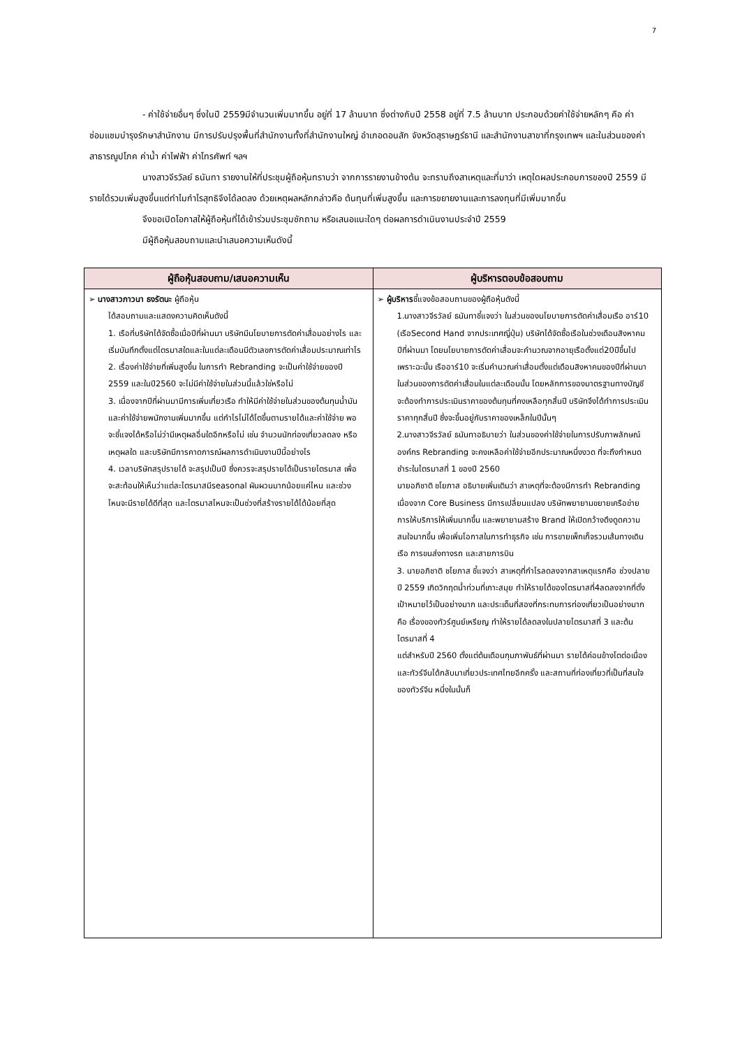7
- ค่าใช้จ่ายอื่นๆ ซึ่งในปี 2559มีจำนวนเพิ่มมากขึ้น อยู่ที่ 17 ล้านบาท ซึ่งต่างกับปี 2558 อยู่ที่ 7.5 ล้านบาท ประกอบด้วยค่าใช้จ่ายหลักๆ คือ ค่าซ่อมแซมบำรุงรักษาสำนักงาน มีการปรับปรุงพื้นที่สำนักงานทั้งที่สำนักงานใหญ่ อำเภอดอนสัก จังหวัดสุราษฎร์ธานี และสำนักงานสาขาที่กรุงเทพฯ และในส่วนของค่าสาธารณูปโภค ค่าน้ำ ค่าไฟฟ้า ค่าโทรศัพท์ ฯลฯ
นางสาวจีรวัลย์ ธนันทา รายงานให้ที่ประชุมผู้ถือหุ้นทราบว่า จากการรายงานข้างต้น จะทราบถึงสาเหตุและที่มาว่า เหตุใดผลประกอบการของปี 2559 มีรายได้รวมเพิ่มสูงขึ้นแต่ทำไมกำไรสุทธิจึงได้ลดลง ด้วยเหตุผลหลักกล่าวคือ ต้นทุนที่เพิ่มสูงขึ้น และการขยายงานและการลงทุนที่มีเพิ่มมากขึ้น
จึงขอเปิดโอกาสให้ผู้ถือหุ้นที่ได้เข้าร่วมประชุมซักถาม หรือเสนอแนะใดๆ ต่อผลการดำเนินงานประจำปี 2559
มีผู้ถือหุ้นสอบถามและนำเสนอความเห็นดังนี้
| ผู้ถือหุ้นสอบถาม/เสนอความเห็น | ผู้บริหารตอบข้อสอบถาม |
| --- | --- |
| ➢ นางสาวภาวนา ธงรัตนะ ผู้ถือหุ้น ได้สอบถามและแสดงความคิดเห็นดังนี้ 1. เรือที่บริษัทได้จัดซื้อเมื่อปีที่ผ่านมา บริษัทมีนโยบายการตัดค่าเสื่อมอย่างไร และเริ่มบันทึกตั้งแต่ไตรมาสใดและในแต่ละเดือนมีตัวเลขการตัดค่าเสื่อมประมาณเท่าไร 2. เรื่องค่าใช้จ่ายที่เพิ่มสูงขึ้น ในการทำ Rebranding จะเป็นค่าใช้จ่ายของปี 2559 และในปี2560 จะไม่มีค่าใช้จ่ายในส่วนนี้แล้วใช่หรือไม่ 3. เนื่องจากปีที่ผ่านมามีการเพิ่มเที่ยวเรือ ทำให้มีค่าใช้จ่ายในส่วนของต้นทุนน้ำมัน และค่าใช้จ่ายพนักงานเพิ่มมากขึ้น แต่กำไรไม่ได้โตขึ้นตามรายได้และค่าใช้จ่าย พอจะชี้แจงได้หรือไม่ว่ามีเหตุผลอื่นใดอีกหรือไม่ เช่น จำนวนนักท่องเที่ยวลดลง หรือเหตุผลใด และบริษัทมีการคาดการณ์ผลการดำเนินงานปีนี้อย่างไร 4. เวลาบริษัทสรุปรายได้ จะสรุปเป็นปี ซึ่งควรจะสรุปรายได้เป็นรายไตรมาส เพื่อจะสะท้อนให้เห็นว่าแต่ละไตรมาสมีseasonal ผันผวนมากน้อยแค่ไหน และช่วงไหนจะมีรายได้ดีที่สุด และไตรมาสไหนจะเป็นช่วงที่สร้างรายได้ได้น้อยที่สุด | ➢ ผู้บริหาร ชี้แจงข้อสอบถามของผู้ถือหุ้นดังนี้ 1.นางสาวจีรวัลย์ ธนันทาชี้แจงว่า ในส่วนของนโยบายการตัดค่าเสื่อมเรือ อาร์10 (เรือSecond Hand จากประเทศญี่ปุ่น) บริษัทได้จัดซื้อเรือในช่วงเดือนสิงหาคม ปีที่ผ่านมา โดยนโยบายการตัดค่าเสื่อมจะคำนวณจากอายุเรือตั้งแต่20ปีขึ้นไป เพราะฉะนั้น เรืออาร์10 จะเริ่มคำนวณค่าเสื่อมตั้งแต่เดือนสิงหาคมของปีที่ผ่านมา ในส่วนของการตัดค่าเสื่อมในแต่ละเดือนนั้น โดยหลักการของมาตรฐานทางบัญชี จะต้องทำการประเมินราคาของต้นทุนที่คงเหลือทุกสิ้นปี บริษัทจึงได้ทำการประเมินราคาทุกสิ้นปี ซึ่งจะขึ้นอยู่กับราคาของเหล็กในปีนั้นๆ 2.นางสาวจีรวัลย์ ธนันทาอธิบายว่า ในส่วนของค่าใช้จ่ายในการปรับภาพลักษณ์องค์กร Rebranding จะคงเหลือค่าใช้จ่ายอีกประมาณหนึ่งงวด ที่จะถึงกำหนดชำระในไตรมาสที่ 1 ของปี 2560 นายอภิชาติ ชโยภาส อธิบายเพิ่มเติมว่า สาเหตุที่จะต้องมีการทำ Rebranding เนื่องจาก Core Business มีการเปลี่ยนแปลง บริษัทพยายามขยายเครือข่ายการให้บริการให้เพิ่มมากขึ้น และพยายามสร้าง Brand ให้เปิดกว้างดึงดูดความสนใจมากขึ้น เพื่อเพิ่มโอกาสในการทำธุรกิจ เช่น การขายเพ็กเก็จรวมเส้นทางเดินเรือ การขนส่งทางรถ และสายการบิน 3. นายอภิชาติ ชโยภาส ชี้แจงว่า สาเหตุที่กำไรลดลงจากสาเหตุแรกคือ ช่วงปลายปี 2559 เกิดวิกฤตน้ำท่วมที่เกาะสมุย ทำให้รายได้ของไตรมาสที่4ลดลงจากที่ตั้งเป้าหมายไว้เป็นอย่างมาก และประเด็นที่สองที่กระทบการท่องเที่ยวเป็นอย่างมากคือ เรื่องของทัวร์ศูนย์เหรียญ ทำให้รายได้ลดลงในปลายไตรมาสที่ 3 และต้นไตรมาสที่ 4 แต่สำหรับปี 2560 ตั้งแต่ต้นเดือนกุมภาพันธ์ที่ผ่านมา รายได้ค่อนข้างโตต่อเนื่อง และทัวร์จีนได้กลับมาเที่ยวประเทศไทยอีกครั้ง และสถานที่ท่องเที่ยวที่เป็นที่สนใจของทัวร์จีน หนึ่งในนั้นก็ |